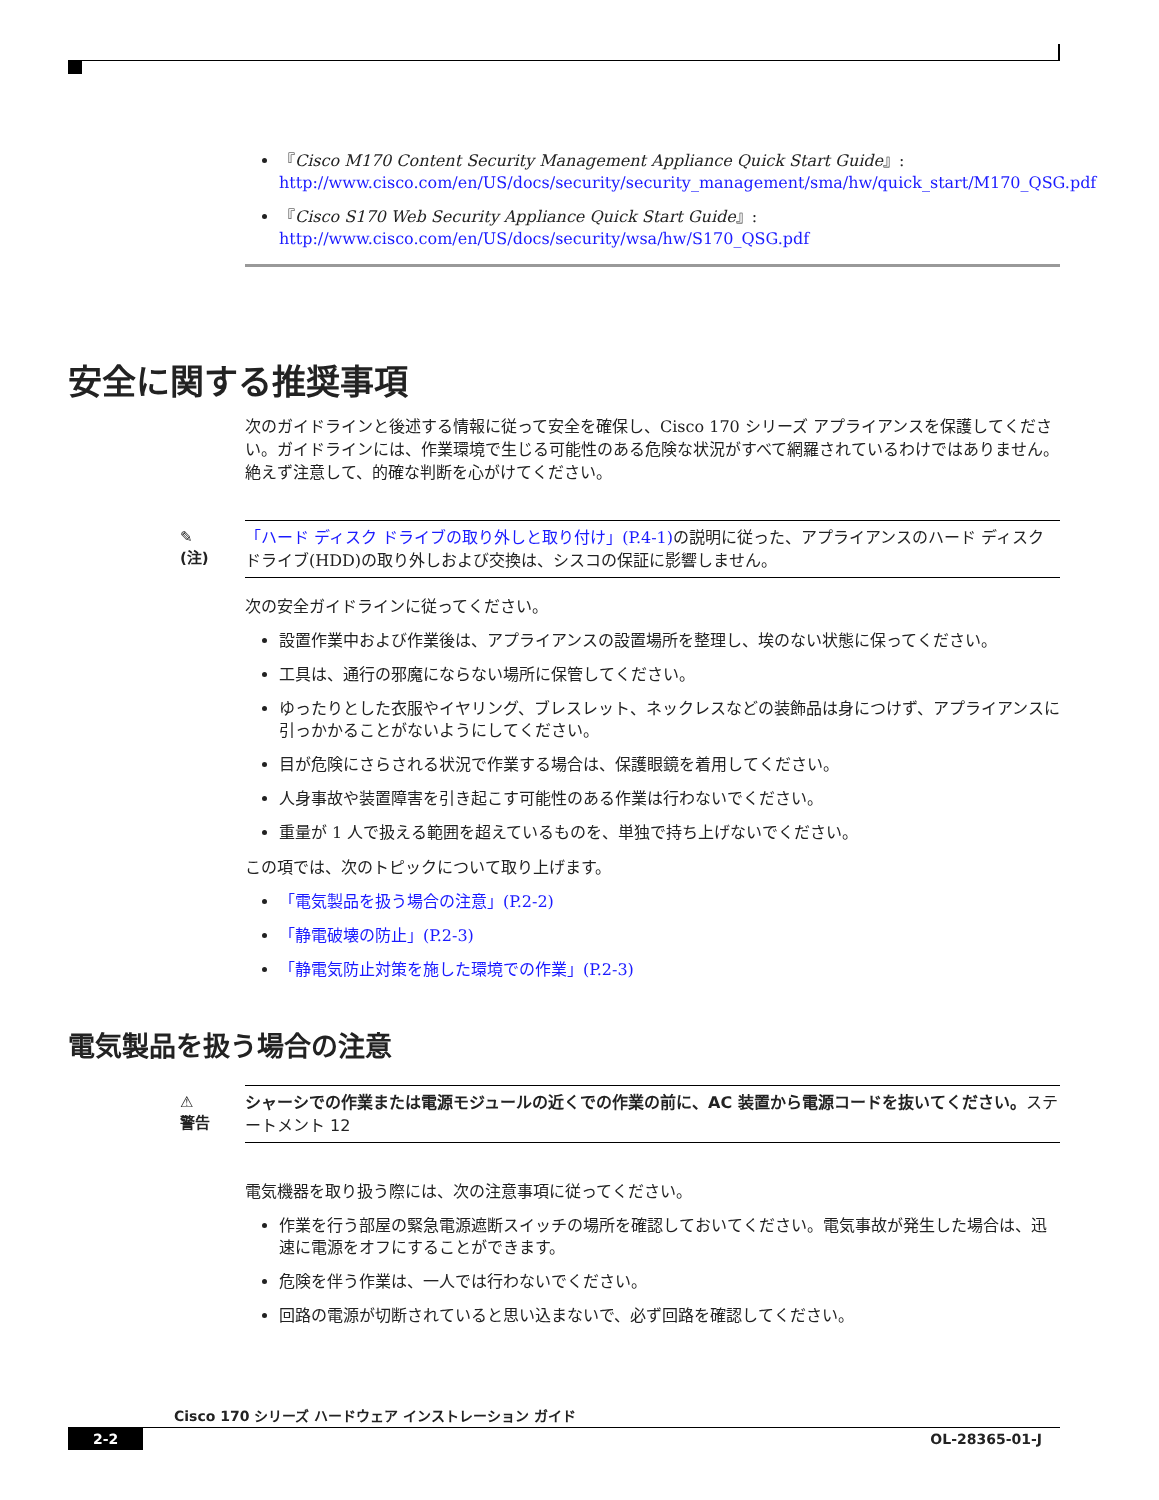『Cisco M170 Content Security Management Appliance Quick Start Guide』:
http://www.cisco.com/en/US/docs/security/security_management/sma/hw/quick_start/M170_QSG.pdf
『Cisco S170 Web Security Appliance Quick Start Guide』:
http://www.cisco.com/en/US/docs/security/wsa/hw/S170_QSG.pdf
安全に関する推奨事項
次のガイドラインと後述する情報に従って安全を確保し、Cisco 170 シリーズ アプライアンスを保護してください。ガイドラインには、作業環境で生じる可能性のある危険な状況がすべて網羅されているわけではありません。絶えず注意して、的確な判断を心がけてください。
✎
(注)
「ハード ディスク ドライブの取り外しと取り付け」(P.4-1) の説明に従った、アプライアンスのハード ディスク ドライブ(HDD)の取り外しおよび交換は、シスコの保証に影響しません。
次の安全ガイドラインに従ってください。
設置作業中および作業後は、アプライアンスの設置場所を整理し、埃のない状態に保ってください。
工具は、通行の邪魔にならない場所に保管してください。
ゆったりとした衣服やイヤリング、ブレスレット、ネックレスなどの装飾品は身につけず、アプライアンスに引っかかることがないようにしてください。
目が危険にさらされる状況で作業する場合は、保護眼鏡を着用してください。
人身事故や装置障害を引き起こす可能性のある作業は行わないでください。
重量が 1 人で扱える範囲を超えているものを、単独で持ち上げないでください。
この項では、次のトピックについて取り上げます。
「電気製品を扱う場合の注意」(P.2-2)
「静電破壊の防止」(P.2-3)
「静電気防止対策を施した環境での作業」(P.2-3)
電気製品を扱う場合の注意
⚠
警告
シャーシでの作業または電源モジュールの近くでの作業の前に、AC 装置から電源コードを抜いてください。ステートメント 12
電気機器を取り扱う際には、次の注意事項に従ってください。
作業を行う部屋の緊急電源遮断スイッチの場所を確認しておいてください。電気事故が発生した場合は、迅速に電源をオフにすることができます。
危険を伴う作業は、一人では行わないでください。
回路の電源が切断されていると思い込まないで、必ず回路を確認してください。
Cisco 170 シリーズ ハードウェア インストレーション ガイド
2-2 OL-28365-01-J